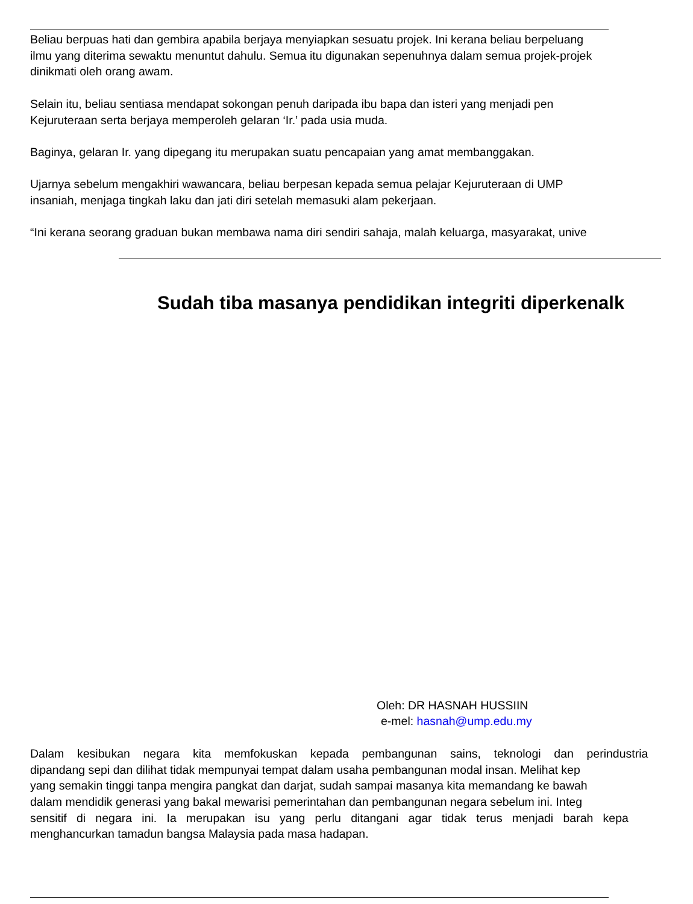Beliau berpuas hati dan gembira apabila berjaya menyiapkan sesuatu projek. Ini kerana beliau berpeluang
ilmu yang diterima sewaktu menuntut dahulu. Semua itu digunakan sepenuhnya dalam semua projek-projek
dinikmati oleh orang awam.
Selain itu, beliau sentiasa mendapat sokongan penuh daripada ibu bapa dan isteri yang menjadi pen
Kejuruteraan serta berjaya memperoleh gelaran ‘Ir.’ pada usia muda.
Baginya, gelaran Ir. yang dipegang itu merupakan suatu pencapaian yang amat membanggakan.
Ujarnya sebelum mengakhiri wawancara, beliau berpesan kepada semua pelajar Kejuruteraan di UMP
insaniah, menjaga tingkah laku dan jati diri setelah memasuki alam pekerjaan.
“Ini kerana seorang graduan bukan membawa nama diri sendiri sahaja, malah keluarga, masyarakat, unive
Sudah tiba masanya pendidikan integriti diperkenalk
Oleh: DR HASNAH HUSSIIN
e-mel: hasnah@ump.edu.my
Dalam kesibukan negara kita memfokuskan kepada pembangunan sains, teknologi dan perindustria
dipandang sepi dan dilihat tidak mempunyai tempat dalam usaha pembangunan modal insan. Melihat kep
yang semakin tinggi tanpa mengira pangkat dan darjat, sudah sampai masanya kita memandang ke bawah
dalam mendidik generasi yang bakal mewarisi pemerintahan dan pembangunan negara sebelum ini. Integ
sensitif di negara ini. Ia merupakan isu yang perlu ditangani agar tidak terus menjadi barah kepa
menghancurkan tamadun bangsa Malaysia pada masa hadapan.